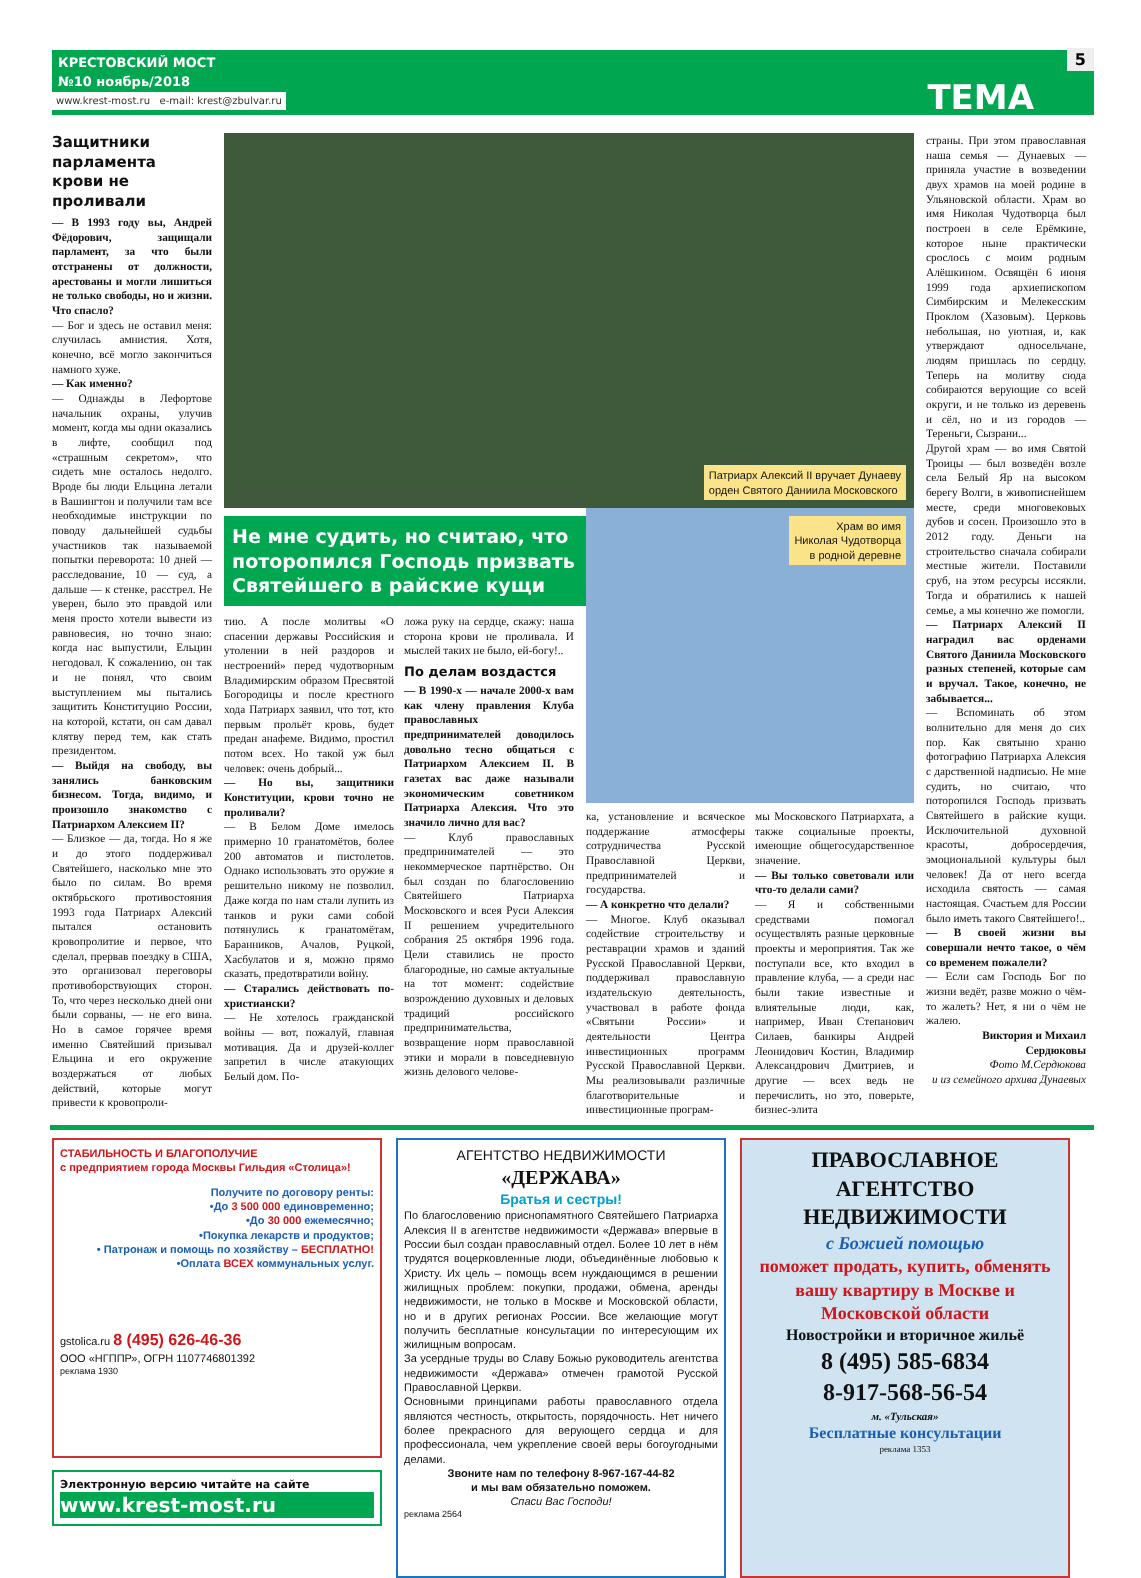КРЕСТОВСКИЙ МОСТ
№10 ноябрь/2018
www.krest-most.ru e-mail: krest@zbulvar.ru
5
ТЕМА
Защитники парламента крови не проливали
— В 1993 году вы, Андрей Фёдорович, защищали парламент, за что были отстранены от должности, арестованы и могли лишиться не только свободы, но и жизни. Что спасло?
— Бог и здесь не оставил меня: случилась амнистия. Хотя, конечно, всё могло закончиться намного хуже.
— Как именно?
— Однажды в Лефортове начальник охраны, улучив момент, когда мы одни оказались в лифте, сообщил под «страшным секретом», что сидеть мне осталось недолго. Вроде бы люди Ельцина летали в Вашингтон и получили там все необходимые инструкции по поводу дальнейшей судьбы участников так называемой попытки переворота: 10 дней — расследование, 10 — суд, а дальше — к стенке, расстрел. Не уверен, было это правдой или меня просто хотели вывести из равновесия, но точно знаю: когда нас выпустили, Ельцин негодовал. К сожалению, он так и не понял, что своим выступлением мы пытались защитить Конституцию России, на которой, кстати, он сам давал клятву перед тем, как стать президентом.
— Выйдя на свободу, вы занялись банковским бизнесом. Тогда, видимо, и произошло знакомство с Патриархом Алексием II?
— Близкое — да, тогда. Но я же и до этого поддерживал Святейшего, насколько мне это было по силам. Во время октябрьского противостояния 1993 года Патриарх Алексий пытался остановить кровопролитие и первое, что сделал, прервав поездку в США, это организовал переговоры противоборствующих сторон. То, что через несколько дней они были сорваны, — не его вина. Но в самое горячее время именно Святейший призывал Ельцина и его окружение воздержаться от любых действий, которые могут привести к кровопроли-
Патриарх Алексий II вручает Дунаеву
орден Святого Даниила Московского
Не мне судить, но считаю, что поторопился Господь призвать Святейшего в райские кущи
тию. А после молитвы «О спасении державы Российския и утолении в ней раздоров и нестроений» перед чудотворным Владимирским образом Пресвятой Богородицы и после крестного хода Патриарх заявил, что тот, кто первым прольёт кровь, будет предан анафеме. Видимо, простил потом всех. Но такой уж был человек: очень добрый...
— Но вы, защитники Конституции, крови точно не проливали?
— В Белом Доме имелось примерно 10 гранатомётов, более 200 автоматов и пистолетов. Однако использовать это оружие я решительно никому не позволил. Даже когда по нам стали лупить из танков и руки сами собой потянулись к гранатомётам, Баранников, Ачалов, Руцкой, Хасбулатов и я, можно прямо сказать, предотвратили войну.
— Старались действовать по-христиански?
— Не хотелось гражданской войны — вот, пожалуй, главная мотивация. Да и друзей-коллег запретил в числе атакующих Белый дом. По-
ложа руку на сердце, скажу: наша сторона крови не проливала. И мыслей таких не было, ей-богу!..
По делам воздастся
— В 1990-х — начале 2000-х вам как члену правления Клуба православных предпринимателей доводилось довольно тесно общаться с Патриархом Алексием II. В газетах вас даже называли экономическим советником Патриарха Алексия. Что это значило лично для вас?
— Клуб православных предпринимателей — это некоммерческое партнёрство. Он был создан по благословению Святейшего Патриарха Московского и всея Руси Алексия II решением учредительного собрания 25 октября 1996 года. Цели ставились не просто благородные, но самые актуальные на тот момент: содействие возрождению духовных и деловых традиций российского предпринимательства, возвращение норм православной этики и морали в повседневную жизнь делового челове-
Храм во имя
Николая Чудотворца
в родной деревне
ка, установление и всяческое поддержание атмосферы сотрудничества Русской Православной Церкви, предпринимателей и государства.
— А конкретно что делали?
— Многое. Клуб оказывал содействие строительству и реставрации храмов и зданий Русской Православной Церкви, поддерживал православную издательскую деятельность, участвовал в работе фонда «Святыни России» и деятельности Центра инвестиционных программ Русской Православной Церкви. Мы реализовывали различные благотворительные и инвестиционные програм-
мы Московского Патриархата, а также социальные проекты, имеющие общегосударственное значение.
— Вы только советовали или что-то делали сами?
— Я и собственными средствами помогал осуществлять разные церковные проекты и мероприятия. Так же поступали все, кто входил в правление клуба, — а среди нас были такие известные и влиятельные люди, как, например, Иван Степанович Силаев, банкиры Андрей Леонидович Костин, Владимир Александрович Дмитриев, и другие — всех ведь не перечислить, но это, поверьте, бизнес-элита
страны. При этом православная наша семья — Дунаевых — приняла участие в возведении двух храмов на моей родине в Ульяновской области. Храм во имя Николая Чудотворца был построен в селе Ерёмкине, которое ныне практически срослось с моим родным Алёшкином. Освящён 6 июня 1999 года архиепископом Симбирским и Мелекесским Проклом (Хазовым). Церковь небольшая, но уютная, и, как утверждают односельчане, людям пришлась по сердцу. Теперь на молитву сюда собираются верующие со всей округи, и не только из деревень и сёл, но и из городов — Тереньги, Сызрани...
Другой храм — во имя Святой Троицы — был возведён возле села Белый Яр на высоком берегу Волги, в живописнейшем месте, среди многовековых дубов и сосен. Произошло это в 2012 году. Деньги на строительство сначала собирали местные жители. Поставили сруб, на этом ресурсы иссякли. Тогда и обратились к нашей семье, а мы конечно же помогли.
— Патриарх Алексий II наградил вас орденами Святого Даниила Московского разных степеней, которые сам и вручал. Такое, конечно, не забывается...
— Вспоминать об этом волнительно для меня до сих пор. Как святыню храню фотографию Патриарха Алексия с дарственной надписью. Не мне судить, но считаю, что поторопился Господь призвать Святейшего в райские кущи. Исключительной духовной красоты, добросердечия, эмоциональной культуры был человек! Да от него всегда исходила святость — самая настоящая. Счастьем для России было иметь такого Святейшего!..
— В своей жизни вы совершали нечто такое, о чём со временем пожалели?
— Если сам Господь Бог по жизни ведёт, разве можно о чём-то жалеть? Нет, я ни о чём не жалею.
Виктория и Михаил Сердюковы
Фото М.Сердюкова
и из семейного архива Дунаевых
СТАБИЛЬНОСТЬ И БЛАГОПОЛУЧИЕ
с предприятием города Москвы Гильдия «Столица»!
Получите по договору ренты:
•До 3 500 000 единовременно;
•До 30 000 ежемесячно;
•Покупка лекарств и продуктов;
• Патронаж и помощь по хозяйству – БЕСПЛАТНО!
•Оплата ВСЕХ коммунальных услуг.
gstolica.ru 8 (495) 626-46-36
ООО «НГППР», ОГРН 1107746801392
реклама 1930
Электронную версию читайте на сайте
www.krest-most.ru
АГЕНТСТВО НЕДВИЖИМОСТИ
«ДЕРЖАВА»
Братья и сестры!
По благословению приснопамятного Святейшего Патриарха Алексия II в агентстве недвижимости «Держава» впервые в России был создан православный отдел. Более 10 лет в нём трудятся воцерковленные люди, объединённые любовью к Христу. Их цель – помощь всем нуждающимся в решении жилищных проблем: покупки, продажи, обмена, аренды недвижимости, не только в Москве и Московской области, но и в других регионах России. Все желающие могут получить бесплатные консультации по интересующим их жилищным вопросам.
За усердные труды во Славу Божью руководитель агентства недвижимости «Держава» отмечен грамотой Русской Православной Церкви.
Основными принципами работы православного отдела являются честность, открытость, порядочность. Нет ничего более прекрасного для верующего сердца и для профессионала, чем укрепление своей веры богоугодными делами.
Звоните нам по телефону 8-967-167-44-82
и мы вам обязательно поможем.
Спаси Вас Господи!
реклама 2564
ПРАВОСЛАВНОЕ
АГЕНТСТВО НЕДВИЖИМОСТИ
с Божией помощью
поможет продать, купить, обменять вашу квартиру в Москве и Московской области
Новостройки и вторичное жильё
8 (495) 585-6834
8-917-568-56-54
м. «Тульская»
Бесплатные консультации
реклама 1353